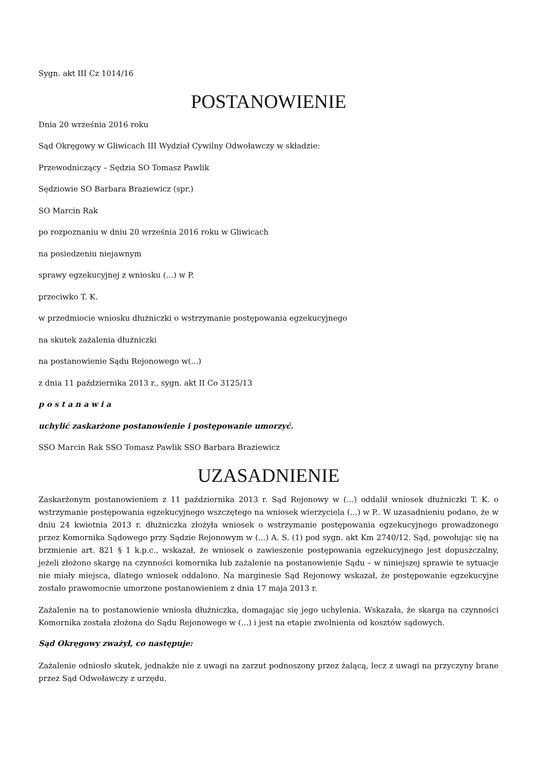Sygn. akt III Cz 1014/16
POSTANOWIENIE
Dnia 20 września 2016 roku
Sąd Okręgowy w Gliwicach III Wydział Cywilny Odwoławczy w składzie:
Przewodniczący – Sędzia SO Tomasz Pawlik
Sędziowie SO Barbara Braziewicz (spr.)
SO Marcin Rak
po rozpoznaniu w dniu 20 września 2016 roku w Gliwicach
na posiedzeniu niejawnym
sprawy egzekucyjnej z wniosku (...) w P.
przeciwko T. K.
w przedmiocie wniosku dłużniczki o wstrzymanie postępowania egzekucyjnego
na skutek zażalenia dłużniczki
na postanowienie Sądu Rejonowego w(...)
z dnia 11 października 2013 r., sygn. akt II Co 3125/13
p o s t a n a w i a
uchylić zaskarżone postanowienie i postępowanie umorzyć.
SSO Marcin Rak SSO Tomasz Pawlik SSO Barbara Braziewicz
UZASADNIENIE
Zaskarżonym postanowieniem z 11 października 2013 r. Sąd Rejonowy w (...) oddalił wniosek dłużniczki T. K. o wstrzymanie postępowania egzekucyjnego wszczętego na wniosek wierzyciela (...) w P.. W uzasadnieniu podano, że w dniu 24 kwietnia 2013 r. dłużniczka złożyła wniosek o wstrzymanie postępowania egzekucyjnego prowadzonego przez Komornika Sądowego przy Sądzie Rejonowym w (...) A. S. (1) pod sygn. akt Km 2740/12. Sąd, powołując się na brzmienie art. 821 § 1 k.p.c., wskazał, że wniosek o zawieszenie postępowania egzekucyjnego jest dopuszczalny, jeżeli złożono skargę na czynności komornika lub zażalenie na postanowienie Sądu – w niniejszej sprawie te sytuacje nie miały miejsca, dlatego wniosek oddalono. Na marginesie Sąd Rejonowy wskazał, że postępowanie egzekucyjne zostało prawomocnie umorzone postanowieniem z dnia 17 maja 2013 r.
Zażalenie na to postanowienie wniosła dłużniczka, domagając się jego uchylenia. Wskazała, że skarga na czynności Komornika została złożona do Sądu Rejonowego w (...) i jest na etapie zwolnienia od kosztów sądowych.
Sąd Okręgowy zważył, co następuje:
Zażalenie odniosło skutek, jednakże nie z uwagi na zarzut podnoszony przez żalącą, lecz z uwagi na przyczyny brane przez Sąd Odwoławczy z urzędu.